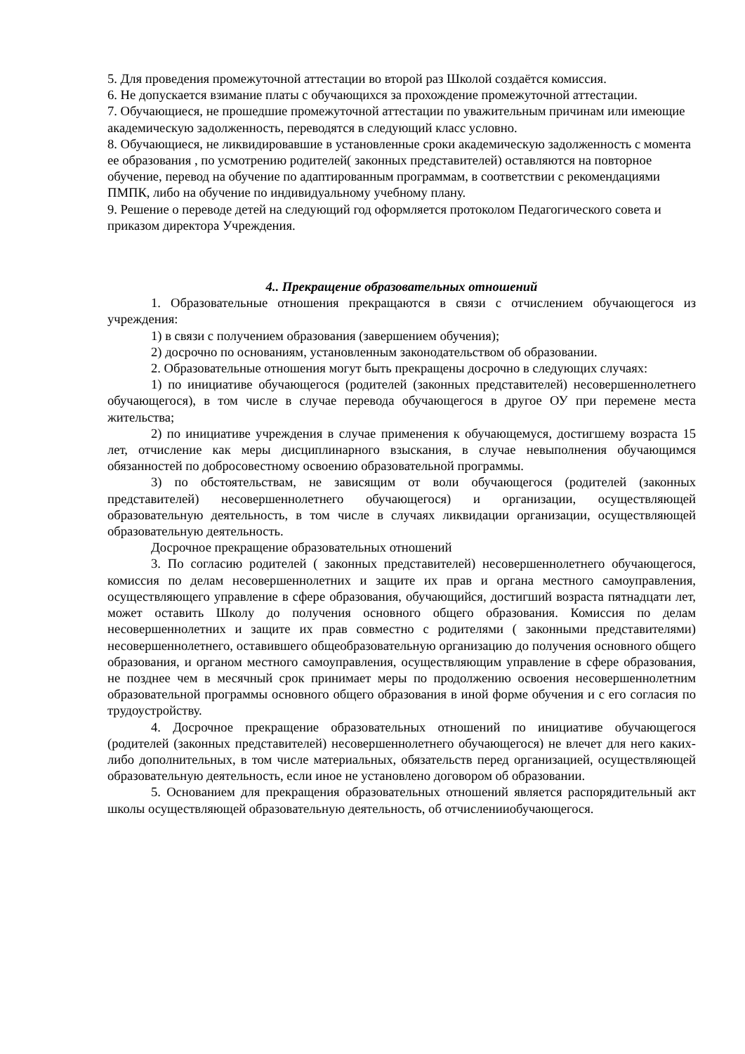5. Для проведения промежуточной аттестации во второй раз Школой создаётся комиссия.
6. Не допускается взимание платы с обучающихся за прохождение промежуточной аттестации.
7. Обучающиеся, не прошедшие промежуточной аттестации по уважительным причинам или имеющие академическую задолженность, переводятся в следующий класс условно.
8. Обучающиеся, не ликвидировавшие в установленные сроки академическую задолженность с момента ее образования , по усмотрению родителей( законных представителей) оставляются на повторное обучение, перевод на обучение по адаптированным программам, в соответствии с рекомендациями ПМПК, либо на обучение по индивидуальному учебному плану.
9. Решение о переводе детей на следующий год оформляется протоколом Педагогического совета и приказом директора Учреждения.
4.. Прекращение образовательных отношений
1. Образовательные отношения прекращаются в связи с отчислением обучающегося из учреждения:
1) в связи с получением образования (завершением обучения);
2) досрочно по основаниям, установленным законодательством об образовании.
2. Образовательные отношения могут быть прекращены досрочно в следующих случаях:
1) по инициативе обучающегося (родителей (законных представителей) несовершеннолетнего обучающегося), в том числе в случае перевода обучающегося в другое ОУ при перемене места жительства;
2) по инициативе учреждения в случае применения к обучающемуся, достигшему возраста 15 лет, отчисление как меры дисциплинарного взыскания, в случае невыполнения обучающимся обязанностей по добросовестному освоению образовательной программы.
3) по обстоятельствам, не зависящим от воли обучающегося (родителей (законных представителей) несовершеннолетнего обучающегося) и организации, осуществляющей образовательную деятельность, в том числе в случаях ликвидации организации, осуществляющей образовательную деятельность.
Досрочное прекращение образовательных отношений
3. По согласию родителей ( законных представителей) несовершеннолетнего обучающегося, комиссия по делам несовершеннолетних и защите их прав и органа местного самоуправления, осуществляющего управление в сфере образования, обучающийся, достигший возраста пятнадцати лет, может оставить Школу до получения основного общего образования. Комиссия по делам несовершеннолетних и защите их прав совместно с родителями ( законными представителями) несовершеннолетнего, оставившего общеобразовательную организацию до получения основного общего образования, и органом местного самоуправления, осуществляющим управление в сфере образования, не позднее чем в месячный срок принимает меры по продолжению освоения несовершеннолетним образовательной программы основного общего образования в иной форме обучения и с его согласия по трудоустройству.
4. Досрочное прекращение образовательных отношений по инициативе обучающегося (родителей (законных представителей) несовершеннолетнего обучающегося) не влечет для него каких-либо дополнительных, в том числе материальных, обязательств перед организацией, осуществляющей образовательную деятельность, если иное не установлено договором об образовании.
5. Основанием для прекращения образовательных отношений является распорядительный акт школы осуществляющей образовательную деятельность, об отчисленииобучающегося.